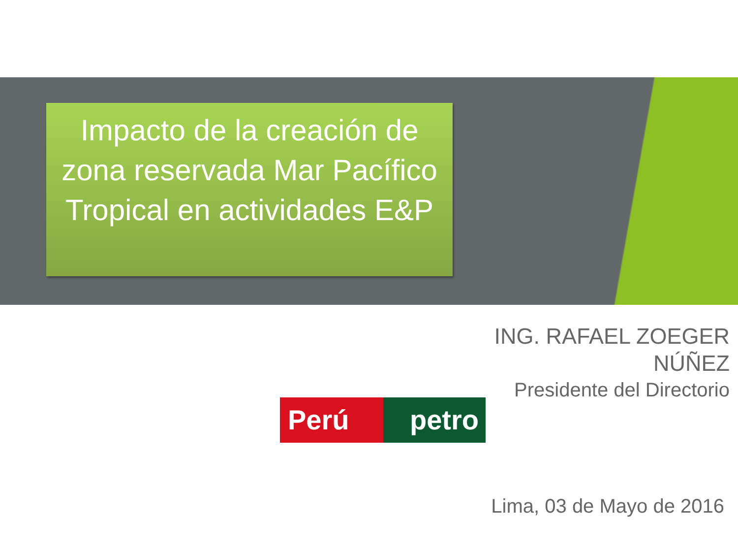Impacto de la creación de zona reservada Mar Pacífico Tropical en actividades E&P
ING. RAFAEL ZOEGER
NÚÑEZ
Presidente del Directorio
Perú petro
Lima, 03 de Mayo de 2016